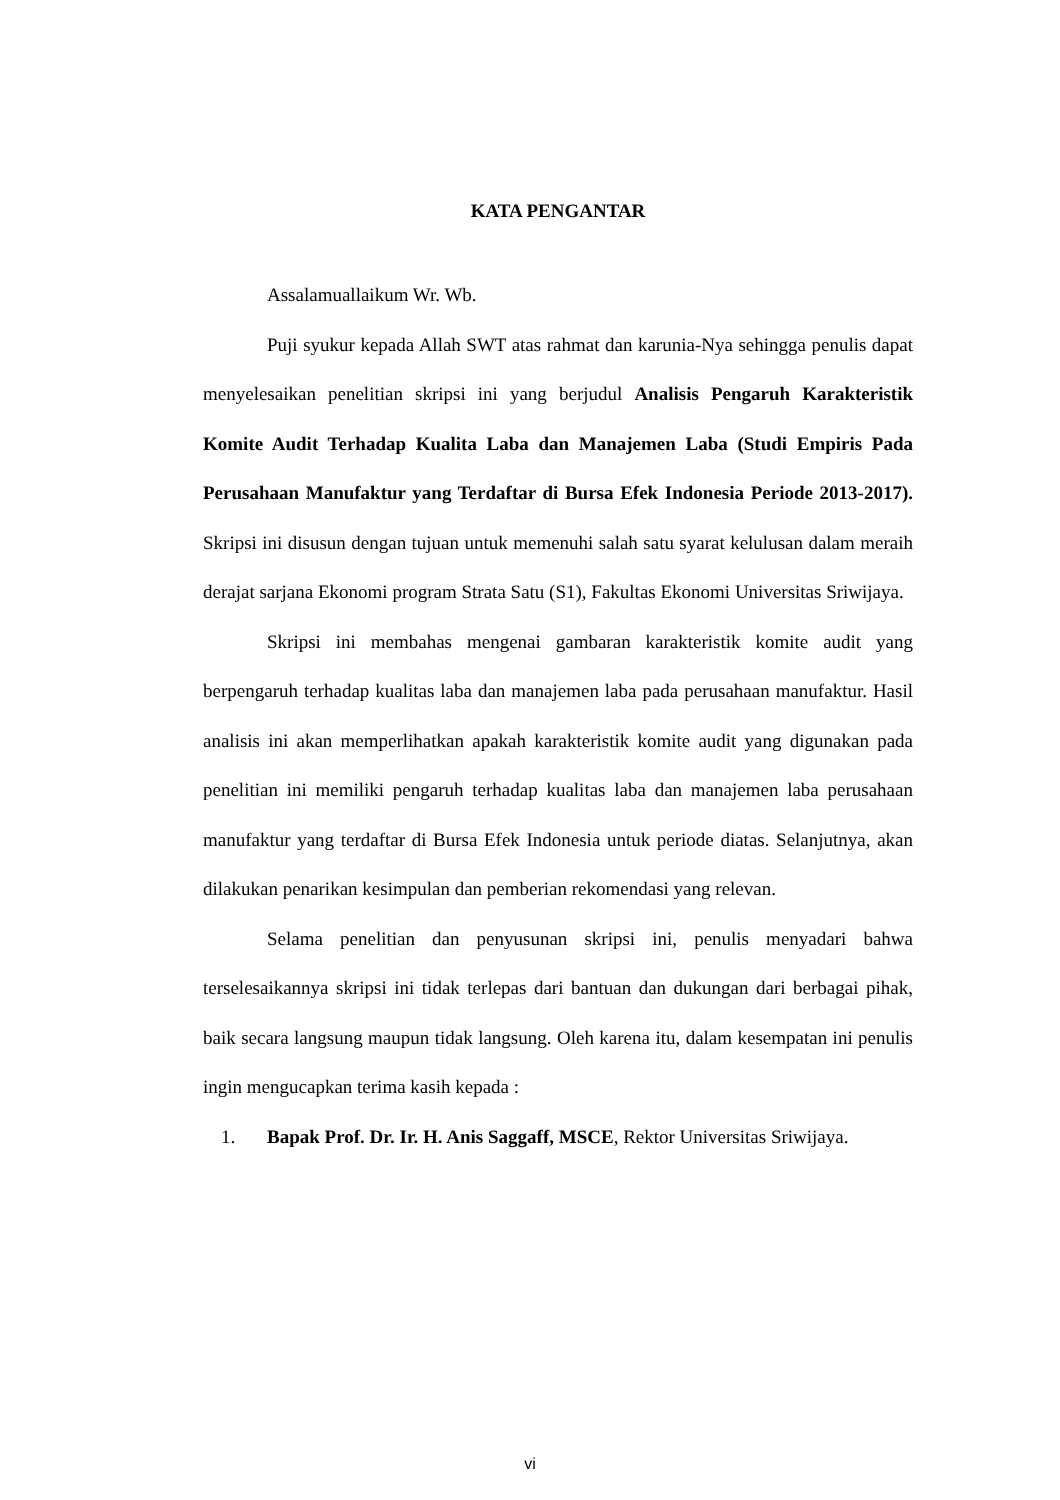KATA PENGANTAR
Assalamuallaikum Wr. Wb.
Puji syukur kepada Allah SWT atas rahmat dan karunia-Nya sehingga penulis dapat menyelesaikan penelitian skripsi ini yang berjudul Analisis Pengaruh Karakteristik Komite Audit Terhadap Kualita Laba dan Manajemen Laba (Studi Empiris Pada Perusahaan Manufaktur yang Terdaftar di Bursa Efek Indonesia Periode 2013-2017). Skripsi ini disusun dengan tujuan untuk memenuhi salah satu syarat kelulusan dalam meraih derajat sarjana Ekonomi program Strata Satu (S1), Fakultas Ekonomi Universitas Sriwijaya.
Skripsi ini membahas mengenai gambaran karakteristik komite audit yang berpengaruh terhadap kualitas laba dan manajemen laba pada perusahaan manufaktur. Hasil analisis ini akan memperlihatkan apakah karakteristik komite audit yang digunakan pada penelitian ini memiliki pengaruh terhadap kualitas laba dan manajemen laba perusahaan manufaktur yang terdaftar di Bursa Efek Indonesia untuk periode diatas. Selanjutnya, akan dilakukan penarikan kesimpulan dan pemberian rekomendasi yang relevan.
Selama penelitian dan penyusunan skripsi ini, penulis menyadari bahwa terselesaikannya skripsi ini tidak terlepas dari bantuan dan dukungan dari berbagai pihak, baik secara langsung maupun tidak langsung. Oleh karena itu, dalam kesempatan ini penulis ingin mengucapkan terima kasih kepada :
1. Bapak Prof. Dr. Ir. H. Anis Saggaff, MSCE, Rektor Universitas Sriwijaya.
vi